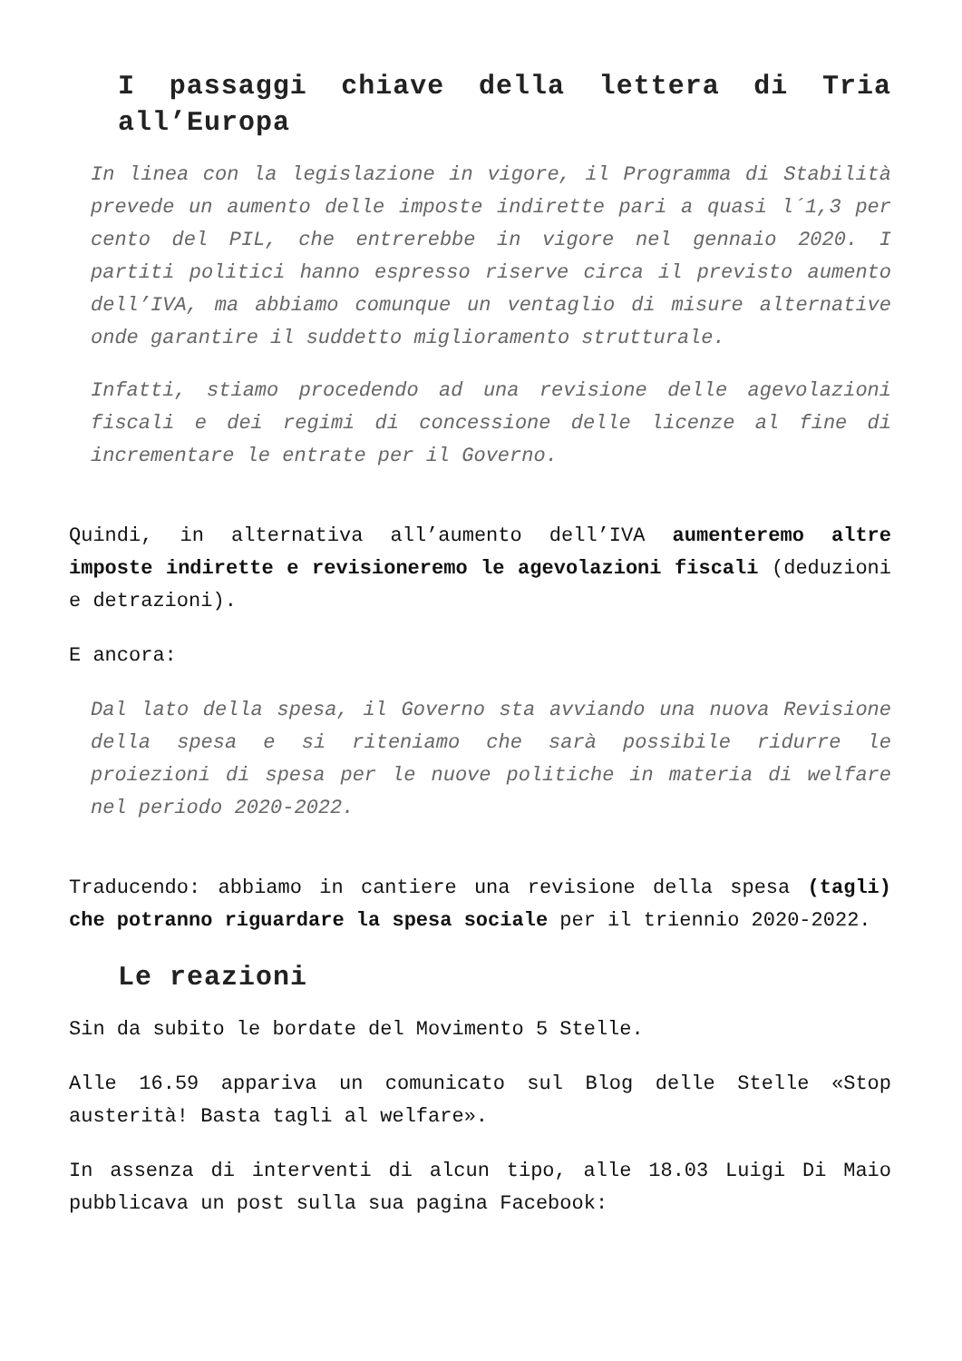I passaggi chiave della lettera di Tria all’Europa
In linea con la legislazione in vigore, il Programma di Stabilità prevede un aumento delle imposte indirette pari a quasi l´1,3 per cento del PIL, che entrerebbe in vigore nel gennaio 2020. I partiti politici hanno espresso riserve circa il previsto aumento dell’IVA, ma abbiamo comunque un ventaglio di misure alternative onde garantire il suddetto miglioramento strutturale.
Infatti, stiamo procedendo ad una revisione delle agevolazioni fiscali e dei regimi di concessione delle licenze al fine di incrementare le entrate per il Governo.
Quindi, in alternativa all’aumento dell’IVA aumenteremo altre imposte indirette e revisioneremo le agevolazioni fiscali (deduzioni e detrazioni).
E ancora:
Dal lato della spesa, il Governo sta avviando una nuova Revisione della spesa e si riteniamo che sarà possibile ridurre le proiezioni di spesa per le nuove politiche in materia di welfare nel periodo 2020-2022.
Traducendo: abbiamo in cantiere una revisione della spesa (tagli) che potranno riguardare la spesa sociale per il triennio 2020-2022.
Le reazioni
Sin da subito le bordate del Movimento 5 Stelle.
Alle 16.59 appariva un comunicato sul Blog delle Stelle «Stop austerità! Basta tagli al welfare».
In assenza di interventi di alcun tipo, alle 18.03 Luigi Di Maio pubblicava un post sulla sua pagina Facebook: